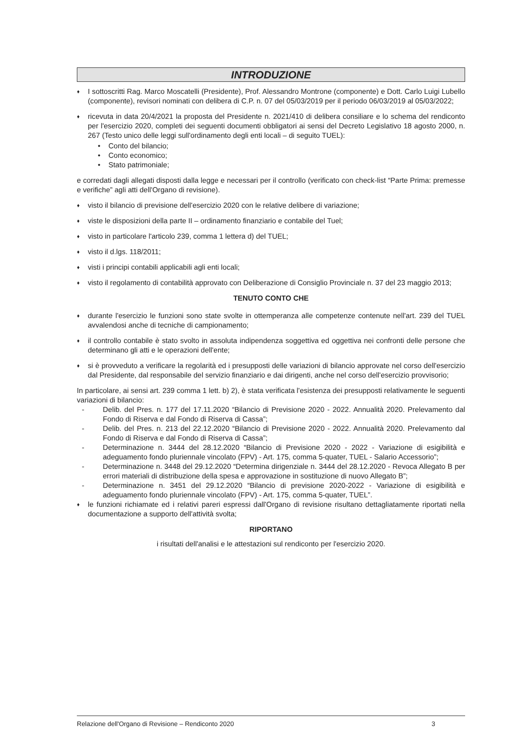INTRODUZIONE
♦ I sottoscritti Rag. Marco Moscatelli (Presidente), Prof. Alessandro Montrone (componente) e Dott. Carlo Luigi Lubello (componente), revisori nominati con delibera di C.P. n. 07 del 05/03/2019 per il periodo 06/03/2019 al 05/03/2022;
♦ ricevuta in data 20/4/2021 la proposta del Presidente n. 2021/410 di delibera consiliare e lo schema del rendiconto per l'esercizio 2020, completi dei seguenti documenti obbligatori ai sensi del Decreto Legislativo 18 agosto 2000, n. 267 (Testo unico delle leggi sull'ordinamento degli enti locali – di seguito TUEL):
• Conto del bilancio;
• Conto economico;
• Stato patrimoniale;
e corredati dagli allegati disposti dalla legge e necessari per il controllo (verificato con check-list “Parte Prima: premesse e verifiche” agli atti dell'Organo di revisione).
♦ visto il bilancio di previsione dell'esercizio 2020 con le relative delibere di variazione;
♦ viste le disposizioni della parte II – ordinamento finanziario e contabile del Tuel;
♦ visto in particolare l'articolo 239, comma 1 lettera d) del TUEL;
♦ visto il d.lgs. 118/2011;
♦ visti i principi contabili applicabili agli enti locali;
♦ visto il regolamento di contabilità approvato con Deliberazione di Consiglio Provinciale n. 37 del 23 maggio 2013;
TENUTO CONTO CHE
♦ durante l'esercizio le funzioni sono state svolte in ottemperanza alle competenze contenute nell'art. 239 del TUEL avvalendosi anche di tecniche di campionamento;
♦ il controllo contabile è stato svolto in assoluta indipendenza soggettiva ed oggettiva nei confronti delle persone che determinano gli atti e le operazioni dell'ente;
♦ si è provveduto a verificare la regolarità ed i presupposti delle variazioni di bilancio approvate nel corso dell'esercizio dal Presidente, dal responsabile del servizio finanziario e dai dirigenti, anche nel corso dell'esercizio provvisorio;
In particolare, ai sensi art. 239 comma 1 lett. b) 2), è stata verificata l'esistenza dei presupposti relativamente le seguenti variazioni di bilancio:
- Delib. del Pres. n. 177 del 17.11.2020 “Bilancio di Previsione 2020 - 2022. Annualità 2020. Prelevamento dal Fondo di Riserva e dal Fondo di Riserva di Cassa”;
- Delib. del Pres. n. 213 del 22.12.2020 “Bilancio di Previsione 2020 - 2022. Annualità 2020. Prelevamento dal Fondo di Riserva e dal Fondo di Riserva di Cassa”;
- Determinazione n. 3444 del 28.12.2020 “Bilancio di Previsione 2020 - 2022 - Variazione di esigibilità e adeguamento fondo pluriennale vincolato (FPV) - Art. 175, comma 5-quater, TUEL - Salario Accessorio”;
- Determinazione n. 3448 del 29.12.2020 “Determina dirigenziale n. 3444 del 28.12.2020 - Revoca Allegato B per errori materiali di distribuzione della spesa e approvazione in sostituzione di nuovo Allegato B”;
- Determinazione n. 3451 del 29.12.2020 “Bilancio di previsione 2020-2022 - Variazione di esigibilità e adeguamento fondo pluriennale vincolato (FPV) - Art. 175, comma 5-quater, TUEL”.
♦ le funzioni richiamate ed i relativi pareri espressi dall'Organo di revisione risultano dettagliatamente riportati nella documentazione a supporto dell'attività svolta;
RIPORTANO
i risultati dell'analisi e le attestazioni sul rendiconto per l'esercizio 2020.
Relazione dell'Organo di Revisione – Rendiconto 2020 3